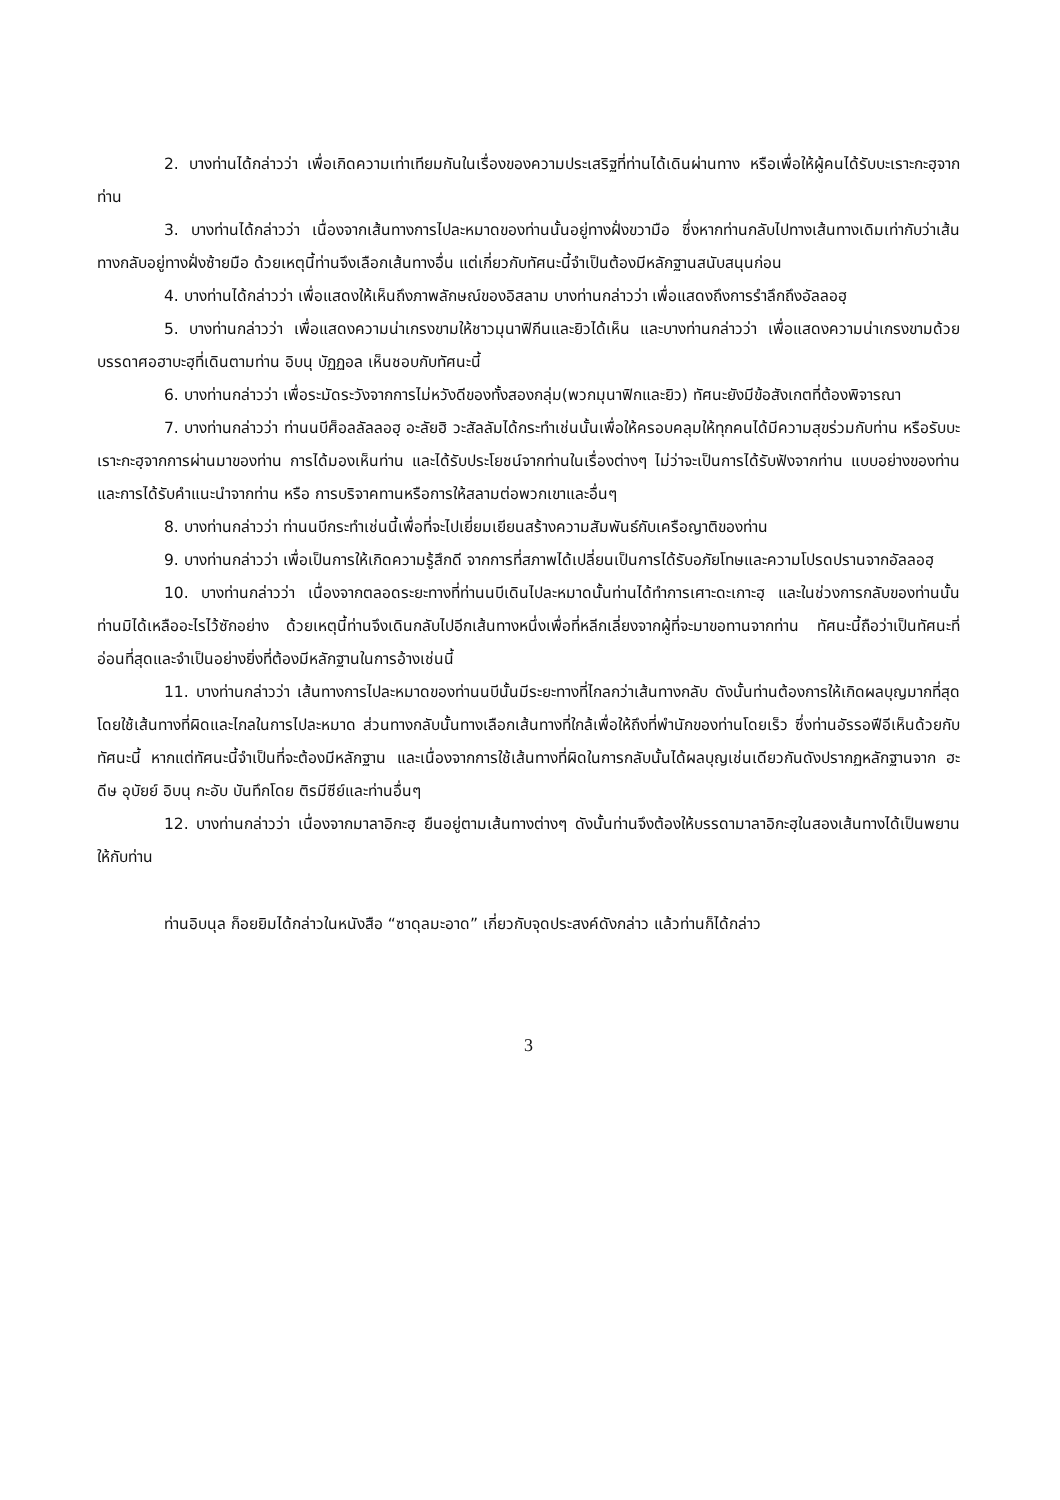2. บางท่านได้กล่าวว่า เพื่อเกิดความเท่าเทียมกันในเรื่องของความประเสริฐที่ท่านได้เดินผ่านทาง หรือเพื่อให้ผู้คนได้รับบะเราะกะฮฺจากท่าน
3. บางท่านได้กล่าวว่า เนื่องจากเส้นทางการไปละหมาดของท่านนั้นอยู่ทางฝั่งขวามือ ซึ่งหากท่านกลับไปทางเส้นทางเดิมเท่ากับว่าเส้นทางกลับอยู่ทางฝั่งซ้ายมือ ด้วยเหตุนี้ท่านจึงเลือกเส้นทางอื่น แต่เกี่ยวกับทัศนะนี้จำเป็นต้องมีหลักฐานสนับสนุนก่อน
4. บางท่านได้กล่าวว่า เพื่อแสดงให้เห็นถึงภาพลักษณ์ของอิสลาม บางท่านกล่าวว่า เพื่อแสดงถึงการรำลึกถึงอัลลอฮฺ
5. บางท่านกล่าวว่า เพื่อแสดงความน่าเกรงขามให้ชาวมุนาฟิกีนและยิวได้เห็น และบางท่านกล่าวว่า เพื่อแสดงความน่าเกรงขามด้วยบรรดาศอฮาบะฮฺที่เดินตามท่าน อิบนุ บัฏฏอล เห็นชอบกับทัศนะนี้
6. บางท่านกล่าวว่า เพื่อระมัดระวังจากการไม่หวังดีของทั้งสองกลุ่ม(พวกมุนาฟิกและยิว) ทัศนะยังมีข้อสังเกตที่ต้องพิจารณา
7. บางท่านกล่าวว่า ท่านนบีศ็อลลัลลอฮฺ อะลัยฮิ วะสัลลัมได้กระทำเช่นนั้นเพื่อให้ครอบคลุมให้ทุกคนได้มีความสุขร่วมกับท่าน หรือรับบะเราะกะฮฺจากการผ่านมาของท่าน การได้มองเห็นท่าน และได้รับประโยชน์จากท่านในเรื่องต่างๆ ไม่ว่าจะเป็นการได้รับฟังจากท่าน แบบอย่างของท่าน และการได้รับคำแนะนำจากท่าน หรือ การบริจาคทานหรือการให้สลามต่อพวกเขาและอื่นๆ
8. บางท่านกล่าวว่า ท่านนบีกระทำเช่นนี้เพื่อที่จะไปเยี่ยมเยียนสร้างความสัมพันธ์กับเครือญาติของท่าน
9. บางท่านกล่าวว่า เพื่อเป็นการให้เกิดความรู้สึกดี จากการที่สภาพได้เปลี่ยนเป็นการได้รับอภัยโทษและความโปรดปรานจากอัลลอฮฺ
10. บางท่านกล่าวว่า เนื่องจากตลอดระยะทางที่ท่านนบีเดินไปละหมาดนั้นท่านได้ทำการเศาะดะเกาะฮฺ และในช่วงการกลับของท่านนั้นท่านมิได้เหลืออะไรไว้ซักอย่าง ด้วยเหตุนี้ท่านจึงเดินกลับไปอีกเส้นทางหนึ่งเพื่อที่หลีกเลี่ยงจากผู้ที่จะมาขอทานจากท่าน ทัศนะนี้ถือว่าเป็นทัศนะที่อ่อนที่สุดและจำเป็นอย่างยิ่งที่ต้องมีหลักฐานในการอ้างเช่นนี้
11. บางท่านกล่าวว่า เส้นทางการไปละหมาดของท่านนบีนั้นมีระยะทางที่ไกลกว่าเส้นทางกลับ ดังนั้นท่านต้องการให้เกิดผลบุญมากที่สุดโดยใช้เส้นทางที่ผิดและไกลในการไปละหมาด ส่วนทางกลับนั้นทางเลือกเส้นทางที่ใกล้เพื่อให้ถึงที่พำนักของท่านโดยเร็ว ซึ่งท่านอัรรอฟีอีเห็นด้วยกับทัศนะนี้ หากแต่ทัศนะนี้จำเป็นที่จะต้องมีหลักฐาน และเนื่องจากการใช้เส้นทางที่ผิดในการกลับนั้นได้ผลบุญเช่นเดียวกันดังปรากฏหลักฐานจาก ฮะดีษ อุบัยย์ อิบนุ กะอับ บันทึกโดย ติรมีซีย์และท่านอื่นๆ
12. บางท่านกล่าวว่า เนื่องจากมาลาอิกะฮฺ ยืนอยู่ตามเส้นทางต่างๆ ดังนั้นท่านจึงต้องให้บรรดามาลาอิกะฮฺในสองเส้นทางได้เป็นพยานให้กับท่าน
ท่านอิบนุล ก็อยยิมได้กล่าวในหนังสือ “ซาดุลมะอาด” เกี่ยวกับจุดประสงค์ดังกล่าว แล้วท่านก็ได้กล่าว
3